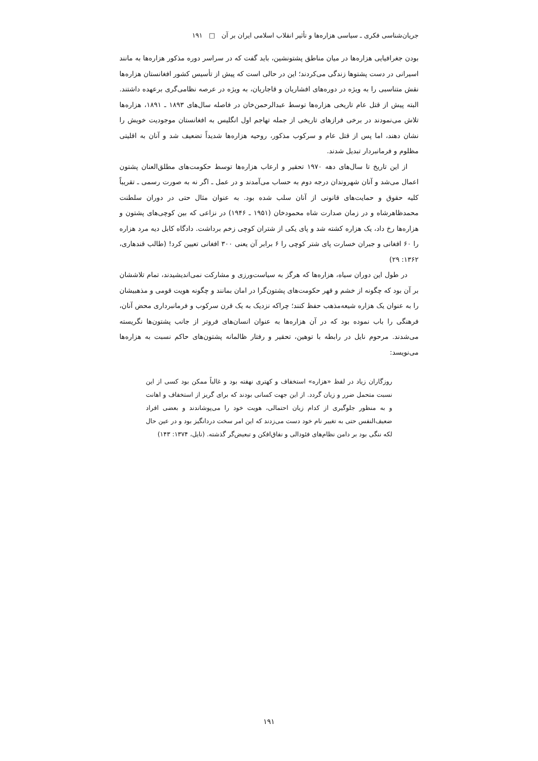جریان‌شناسی فکری ـ سیاسی هزاره‌ها و تأثیر انقلاب اسلامی ایران بر آن □ ۱۹۱
بودن جغرافیایی هزاره‌ها در میان مناطق پشتونشین، باید گفت که در سراسر دوره مذکور هزاره‌ها به مانند اسیرانی در دست پشتوها زندگی می‌کردند؛ این در حالی است که پیش از تأسیس کشور افغانستان هزاره‌ها نقش متناسبی را به ویژه در دوره‌های افشاریان و قاجاریان، به ویژه در عرصه نظامی‌گری برعهده داشتند. البته پیش از قتل عام تاریخی هزاره‌ها توسط عبدالرحمن‌خان در فاصله سال‌های ۱۸۹۳ ـ ۱۸۹۱، هزاره‌ها تلاش می‌نمودند در برخی فرازهای تاریخی از جمله تهاجم اول انگلیس به افغانستان موجودیت خویش را نشان دهند، اما پس از قتل عام و سرکوب مذکور، روحیه هزاره‌ها شدیداً تضعیف شد و آنان به اقلیتی مظلوم و فرمانبردار تبدیل شدند.
از این تاریخ تا سال‌های دهه ۱۹۷۰ تحقیر و ارعاب هزاره‌ها توسط حکومت‌های مطلق‌العنان پشتون اعمال می‌شد و آنان شهروندان درجه دوم به حساب می‌آمدند و در عمل ـ اگر نه به صورت رسمی ـ تقریباً کلیه حقوق و حمایت‌های قانونی از آنان سلب شده بود. به عنوان مثال حتی در دوران سلطنت محمدظاهرشاه و در زمان صدارت شاه محمودخان (۱۹۵۱ ـ ۱۹۴۶) در نزاعی که بین کوچی‌های پشتون و هزاره‌ها رخ داد، یک هزاره کشته شد و پای یکی از شتران کوچی زخم برداشت. دادگاه کابل دیه مرد هزاره را ۶۰ افغانی و جبران خسارت پای شتر کوچی را ۶ برابر آن یعنی ۳۰۰ افغانی تعیین کرد! (طالب قندهاری، ۱۳۶۲: ۲۹)
در طول این دوران سیاه، هزاره‌ها که هرگز به سیاست‌ورزی و مشارکت نمی‌اندیشیدند، تمام تلاششان بر آن بود که چگونه از خشم و قهر حکومت‌های پشتون‌گرا در امان بمانند و چگونه هویت قومی و مذهبیشان را به عنوان یک هزاره شیعه‌مذهب حفظ کنند؛ چراکه نزدیک به یک قرن سرکوب و فرمانبرداری محض آنان، فرهنگی را باب نموده بود که در آن هزاره‌ها به عنوان انسان‌های فروتر از جانب پشتون‌ها نگریسته می‌شدند. مرحوم نایل در رابطه با توهین، تحقیر و رفتار ظالمانه پشتون‌های حاکم نسبت به هزاره‌ها می‌نویسد:
روزگاران زیاد در لفظ «هزاره» استخفاف و کهتری نهفته بود و غالباً ممکن بود کسی از این نسبت متحمل ضرر و زیان گردد. از این جهت کسانی بودند که برای گریز از استخفاف و اهانت و به منظور جلوگیری از کدام زیان احتمالی، هویت خود را می‌پوشاندند و بعضی افراد ضعیف‌النفس حتی به تغییر نام خود دست می‌زدند که این امر سخت دردانگیز بود و در عین حال لکه ننگی بود بر دامن نظام‌های فئودالی و نفاق‌افکن و تبعیض‌گر گذشته. (نایل، ۱۳۷۴: ۱۴۳)
۱۹۱